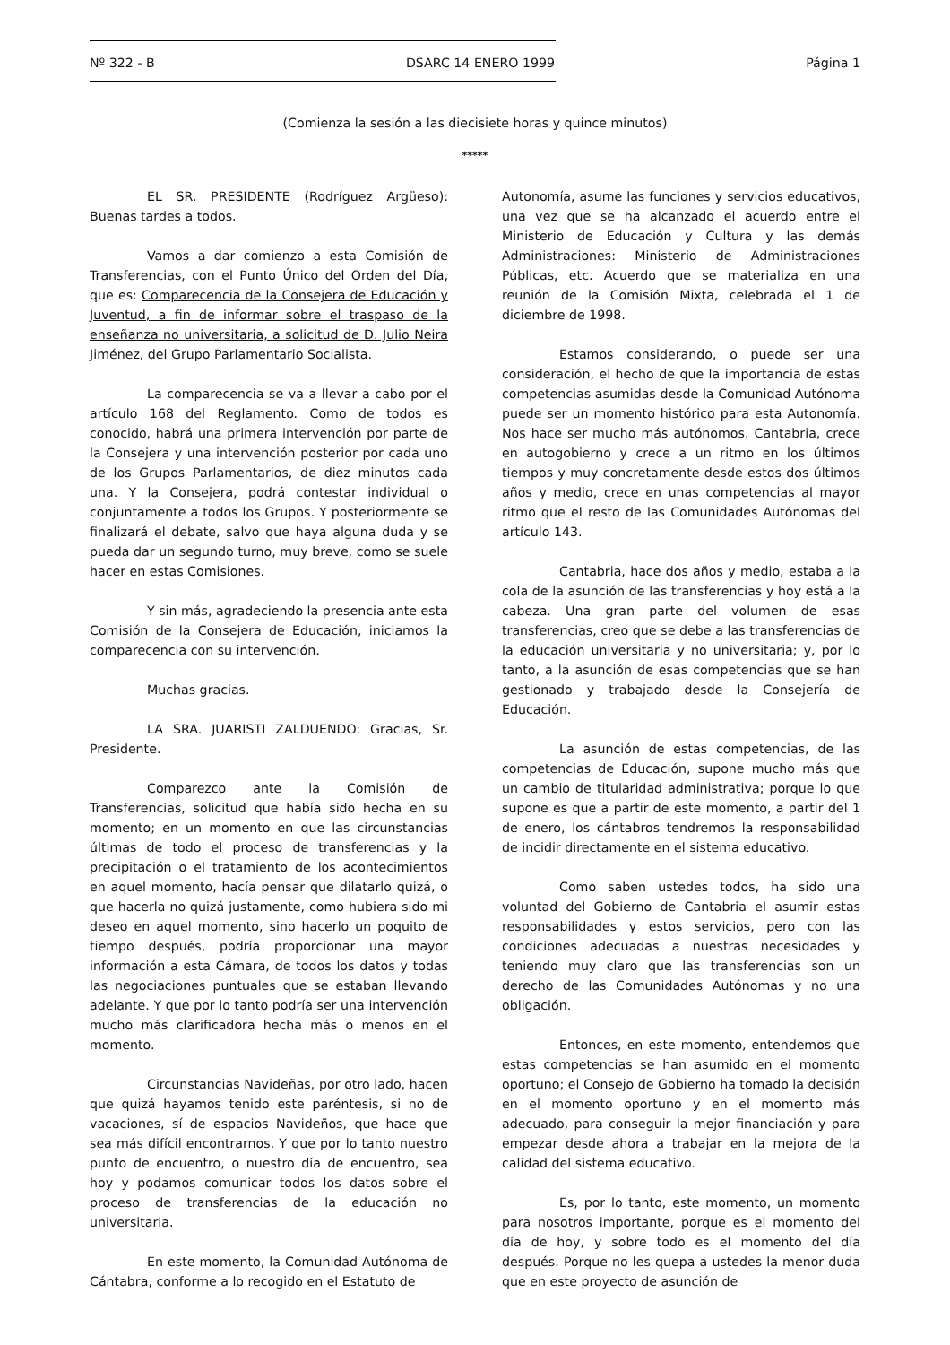Nº 322 - B DSARC 14 ENERO 1999 Página 1
(Comienza la sesión a las diecisiete horas y quince minutos)
*****
EL SR. PRESIDENTE (Rodríguez Argüeso): Buenas tardes a todos.
Vamos a dar comienzo a esta Comisión de Transferencias, con el Punto Único del Orden del Día, que es: Comparecencia de la Consejera de Educación y Juventud, a fin de informar sobre el traspaso de la enseñanza no universitaria, a solicitud de D. Julio Neira Jiménez, del Grupo Parlamentario Socialista.
La comparecencia se va a llevar a cabo por el artículo 168 del Reglamento. Como de todos es conocido, habrá una primera intervención por parte de la Consejera y una intervención posterior por cada uno de los Grupos Parlamentarios, de diez minutos cada una. Y la Consejera, podrá contestar individual o conjuntamente a todos los Grupos. Y posteriormente se finalizará el debate, salvo que haya alguna duda y se pueda dar un segundo turno, muy breve, como se suele hacer en estas Comisiones.
Y sin más, agradeciendo la presencia ante esta Comisión de la Consejera de Educación, iniciamos la comparecencia con su intervención.
Muchas gracias.
LA SRA. JUARISTI ZALDUENDO: Gracias, Sr. Presidente.
Comparezco ante la Comisión de Transferencias, solicitud que había sido hecha en su momento; en un momento en que las circunstancias últimas de todo el proceso de transferencias y la precipitación o el tratamiento de los acontecimientos en aquel momento, hacía pensar que dilatarlo quizá, o que hacerla no quizá justamente, como hubiera sido mi deseo en aquel momento, sino hacerlo un poquito de tiempo después, podría proporcionar una mayor información a esta Cámara, de todos los datos y todas las negociaciones puntuales que se estaban llevando adelante. Y que por lo tanto podría ser una intervención mucho más clarificadora hecha más o menos en el momento.
Circunstancias Navideñas, por otro lado, hacen que quizá hayamos tenido este paréntesis, si no de vacaciones, sí de espacios Navideños, que hace que sea más difícil encontrarnos. Y que por lo tanto nuestro punto de encuentro, o nuestro día de encuentro, sea hoy y podamos comunicar todos los datos sobre el proceso de transferencias de la educación no universitaria.
En este momento, la Comunidad Autónoma de Cántabra, conforme a lo recogido en el Estatuto de
Autonomía, asume las funciones y servicios educativos, una vez que se ha alcanzado el acuerdo entre el Ministerio de Educación y Cultura y las demás Administraciones: Ministerio de Administraciones Públicas, etc. Acuerdo que se materializa en una reunión de la Comisión Mixta, celebrada el 1 de diciembre de 1998.
Estamos considerando, o puede ser una consideración, el hecho de que la importancia de estas competencias asumidas desde la Comunidad Autónoma puede ser un momento histórico para esta Autonomía. Nos hace ser mucho más autónomos. Cantabria, crece en autogobierno y crece a un ritmo en los últimos tiempos y muy concretamente desde estos dos últimos años y medio, crece en unas competencias al mayor ritmo que el resto de las Comunidades Autónomas del artículo 143.
Cantabria, hace dos años y medio, estaba a la cola de la asunción de las transferencias y hoy está a la cabeza. Una gran parte del volumen de esas transferencias, creo que se debe a las transferencias de la educación universitaria y no universitaria; y, por lo tanto, a la asunción de esas competencias que se han gestionado y trabajado desde la Consejería de Educación.
La asunción de estas competencias, de las competencias de Educación, supone mucho más que un cambio de titularidad administrativa; porque lo que supone es que a partir de este momento, a partir del 1 de enero, los cántabros tendremos la responsabilidad de incidir directamente en el sistema educativo.
Como saben ustedes todos, ha sido una voluntad del Gobierno de Cantabria el asumir estas responsabilidades y estos servicios, pero con las condiciones adecuadas a nuestras necesidades y teniendo muy claro que las transferencias son un derecho de las Comunidades Autónomas y no una obligación.
Entonces, en este momento, entendemos que estas competencias se han asumido en el momento oportuno; el Consejo de Gobierno ha tomado la decisión en el momento oportuno y en el momento más adecuado, para conseguir la mejor financiación y para empezar desde ahora a trabajar en la mejora de la calidad del sistema educativo.
Es, por lo tanto, este momento, un momento para nosotros importante, porque es el momento del día de hoy, y sobre todo es el momento del día después. Porque no les quepa a ustedes la menor duda que en este proyecto de asunción de